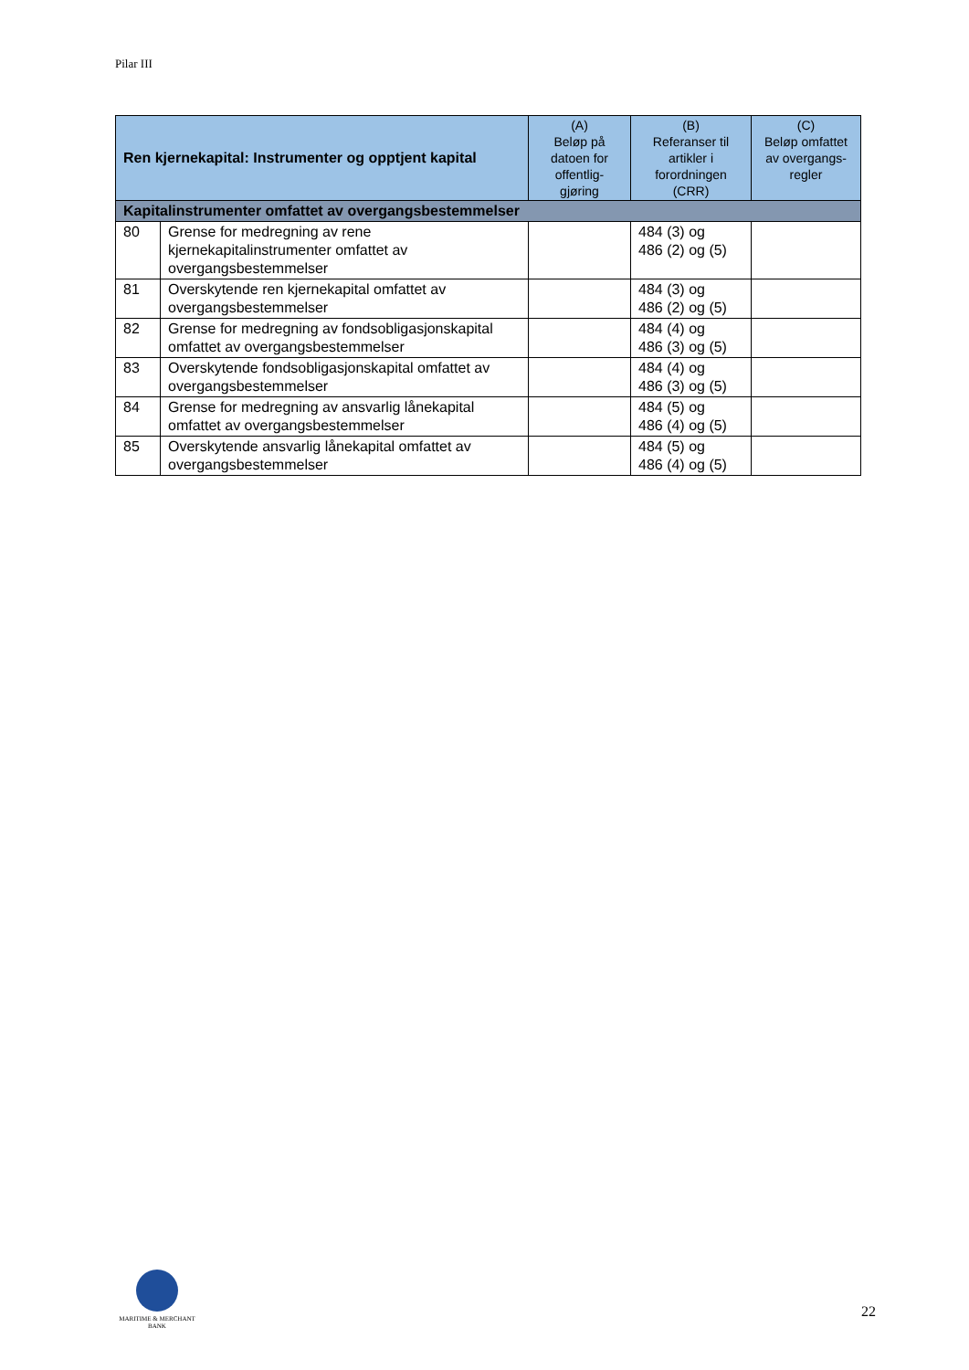Pilar III
| Ren kjernekapital: Instrumenter og opptjent kapital | | (A) Beløp på datoen for offentlig-gjøring | (B) Referanser til artikler i forordningen (CRR) | (C) Beløp omfattet av overgangs-regler |
| --- | --- | --- | --- | --- |
| Kapitalinstrumenter omfattet av overgangsbestemmelser | | | | |
| 80 | Grense for medregning av rene kjernekapitalinstrumenter omfattet av overgangsbestemmelser | | 484 (3) og 486 (2) og (5) | |
| 81 | Overskytende ren kjernekapital omfattet av overgangsbestemmelser | | 484 (3) og 486 (2) og (5) | |
| 82 | Grense for medregning av fondsobligasjonskapital omfattet av overgangsbestemmelser | | 484 (4) og 486 (3) og (5) | |
| 83 | Overskytende fondsobligasjonskapital omfattet av overgangsbestemmelser | | 484 (4) og 486 (3) og (5) | |
| 84 | Grense for medregning av ansvarlig lånekapital omfattet av overgangsbestemmelser | | 484 (5) og 486 (4) og (5) | |
| 85 | Overskytende ansvarlig lånekapital omfattet av overgangsbestemmelser | | 484 (5) og 486 (4) og (5) | |
MARITIME & MERCHANT
BANK
22